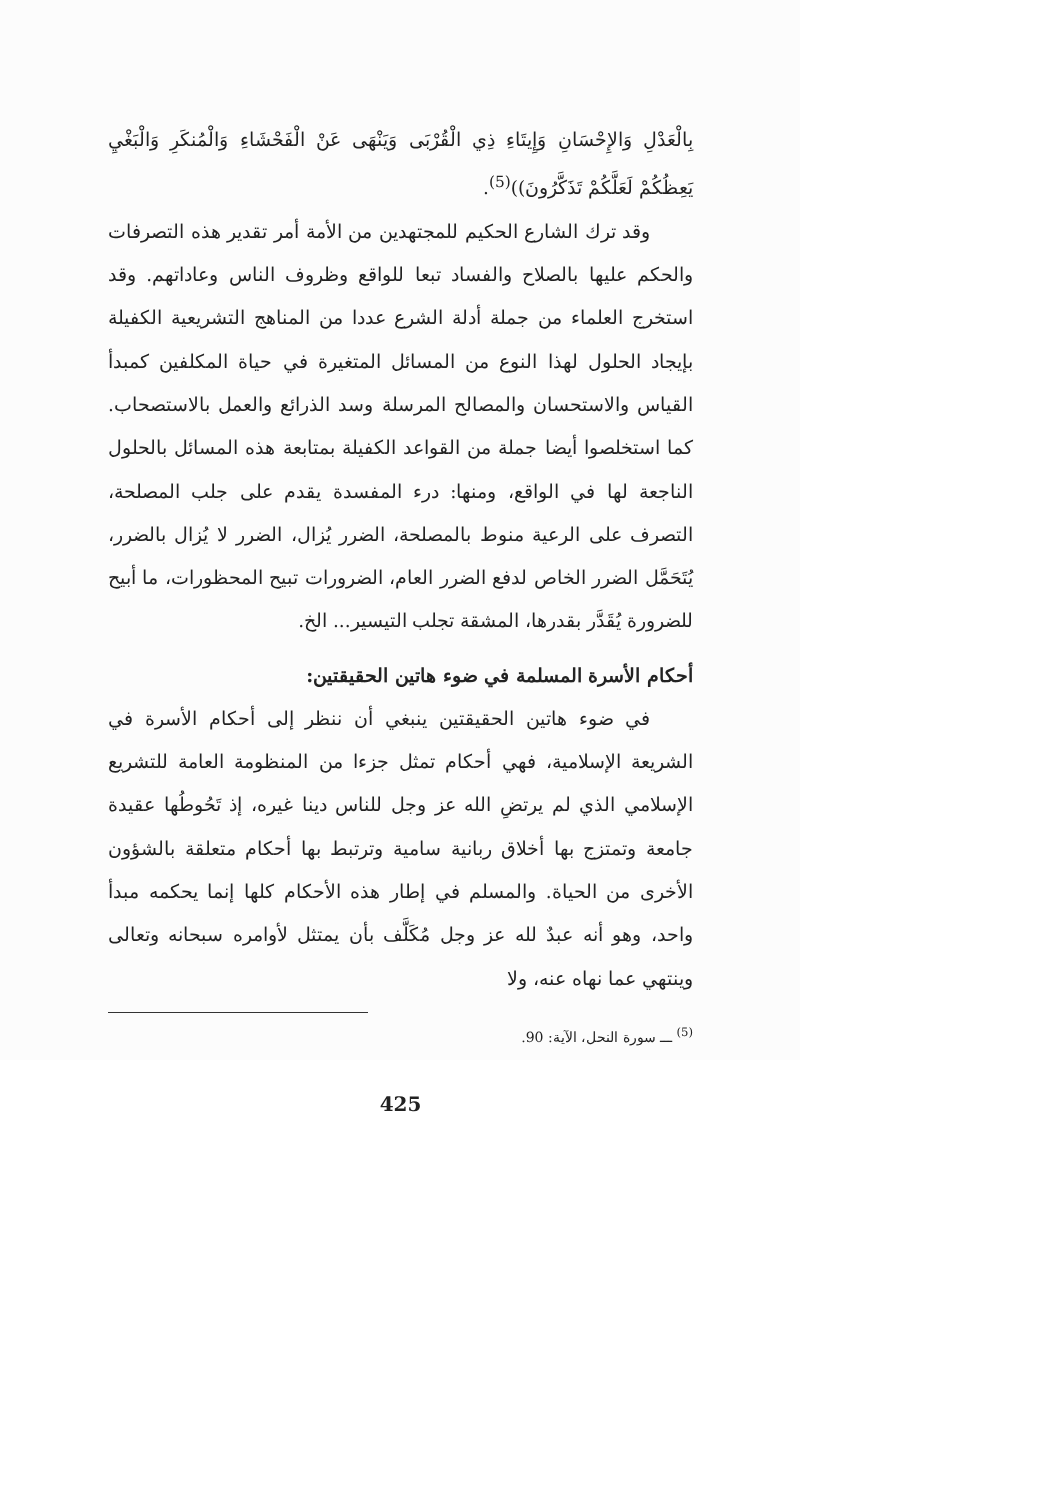بِالْعَدْلِ وَالإِحْسَانِ وَإِيتَاءِ ذِي الْقُرْبَى وَيَنْهَى عَنْ الْفَحْشَاءِ وَالْمُنكَرِ وَالْبَغْيِ يَعِظُكُمْ لَعَلَّكُمْ تَذَكَّرُونَ))<sup>(5)</sup>.
وقد ترك الشارع الحكيم للمجتهدين من الأمة أمر تقدير هذه التصرفات والحكم عليها بالصلاح والفساد تبعا للواقع وظروف الناس وعاداتهم. وقد استخرج العلماء من جملة أدلة الشرع عددا من المناهج التشريعية الكفيلة بإيجاد الحلول لهذا النوع من المسائل المتغيرة في حياة المكلفين كمبدأ القياس والاستحسان والمصالح المرسلة وسد الذرائع والعمل بالاستصحاب. كما استخلصوا أيضا جملة من القواعد الكفيلة بمتابعة هذه المسائل بالحلول الناجعة لها في الواقع، ومنها: درء المفسدة يقدم على جلب المصلحة، التصرف على الرعية منوط بالمصلحة، الضرر يُزال، الضرر لا يُزال بالضرر، يُتَحَمَّل الضرر الخاص لدفع الضرر العام، الضرورات تبيح المحظورات، ما أبيح للضرورة يُقَدَّر بقدرها، المشقة تجلب التيسير... الخ.
أحكام الأسرة المسلمة في ضوء هاتين الحقيقتين:
في ضوء هاتين الحقيقتين ينبغي أن ننظر إلى أحكام الأسرة في الشريعة الإسلامية، فهي أحكام تمثل جزءا من المنظومة العامة للتشريع الإسلامي الذي لم يرتضِ الله عز وجل للناس دينا غيره، إذ تَحُوطُها عقيدة جامعة وتمتزج بها أخلاق ربانية سامية وترتبط بها أحكام متعلقة بالشؤون الأخرى من الحياة. والمسلم في إطار هذه الأحكام كلها إنما يحكمه مبدأ واحد، وهو أنه عبدٌ لله عز وجل مُكَلَّف بأن يمتثل لأوامره سبحانه وتعالى وينتهي عما نهاه عنه، ولا
<sup>(5)</sup> ـــ سورة النحل، الآية: 90.
425